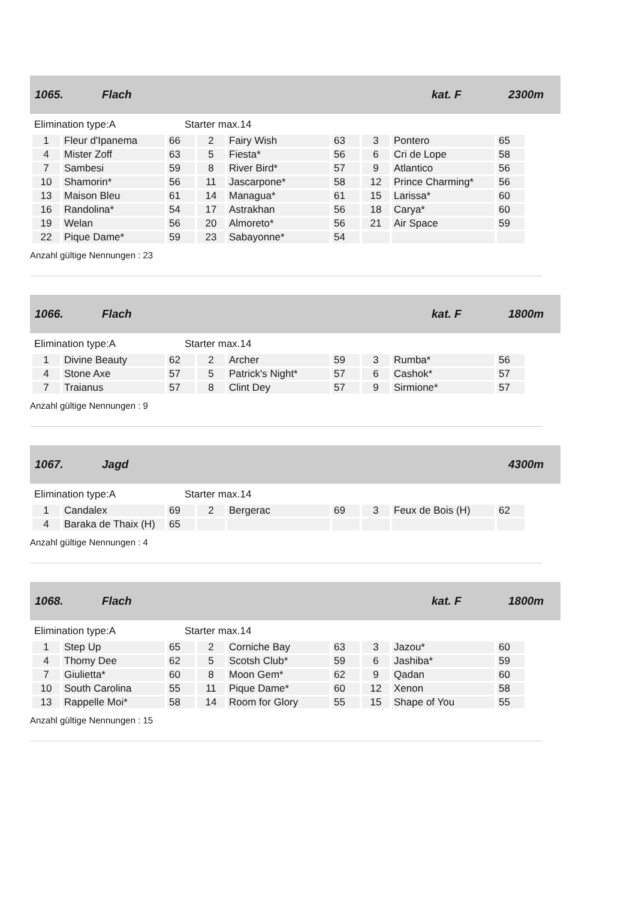1065. Flach kat. F 2300m
Elimination type:A Starter max.14
| 1 | Fleur d'Ipanema | 66 | 2 | Fairy Wish | 63 | 3 | Pontero | 65 |
| 4 | Mister Zoff | 63 | 5 | Fiesta* | 56 | 6 | Cri de Lope | 58 |
| 7 | Sambesi | 59 | 8 | River Bird* | 57 | 9 | Atlantico | 56 |
| 10 | Shamorin* | 56 | 11 | Jascarpone* | 58 | 12 | Prince Charming* | 56 |
| 13 | Maison Bleu | 61 | 14 | Managua* | 61 | 15 | Larissa* | 60 |
| 16 | Randolina* | 54 | 17 | Astrakhan | 56 | 18 | Carya* | 60 |
| 19 | Welan | 56 | 20 | Almoreto* | 56 | 21 | Air Space | 59 |
| 22 | Pique Dame* | 59 | 23 | Sabayonne* | 54 | | | |
Anzahl gültige Nennungen : 23
1066. Flach kat. F 1800m
Elimination type:A Starter max.14
| 1 | Divine Beauty | 62 | 2 | Archer | 59 | 3 | Rumba* | 56 |
| 4 | Stone Axe | 57 | 5 | Patrick's Night* | 57 | 6 | Cashok* | 57 |
| 7 | Traianus | 57 | 8 | Clint Dey | 57 | 9 | Sirmione* | 57 |
Anzahl gültige Nennungen : 9
1067. Jagd 4300m
Elimination type:A Starter max.14
| 1 | Candalex | 69 | 2 | Bergerac | 69 | 3 | Feux de Bois (H) | 62 |
| 4 | Baraka de Thaix (H) | 65 | | | | | | |
Anzahl gültige Nennungen : 4
1068. Flach kat. F 1800m
Elimination type:A Starter max.14
| 1 | Step Up | 65 | 2 | Corniche Bay | 63 | 3 | Jazou* | 60 |
| 4 | Thomy Dee | 62 | 5 | Scotsh Club* | 59 | 6 | Jashiba* | 59 |
| 7 | Giulietta* | 60 | 8 | Moon Gem* | 62 | 9 | Qadan | 60 |
| 10 | South Carolina | 55 | 11 | Pique Dame* | 60 | 12 | Xenon | 58 |
| 13 | Rappelle Moi* | 58 | 14 | Room for Glory | 55 | 15 | Shape of You | 55 |
Anzahl gültige Nennungen : 15